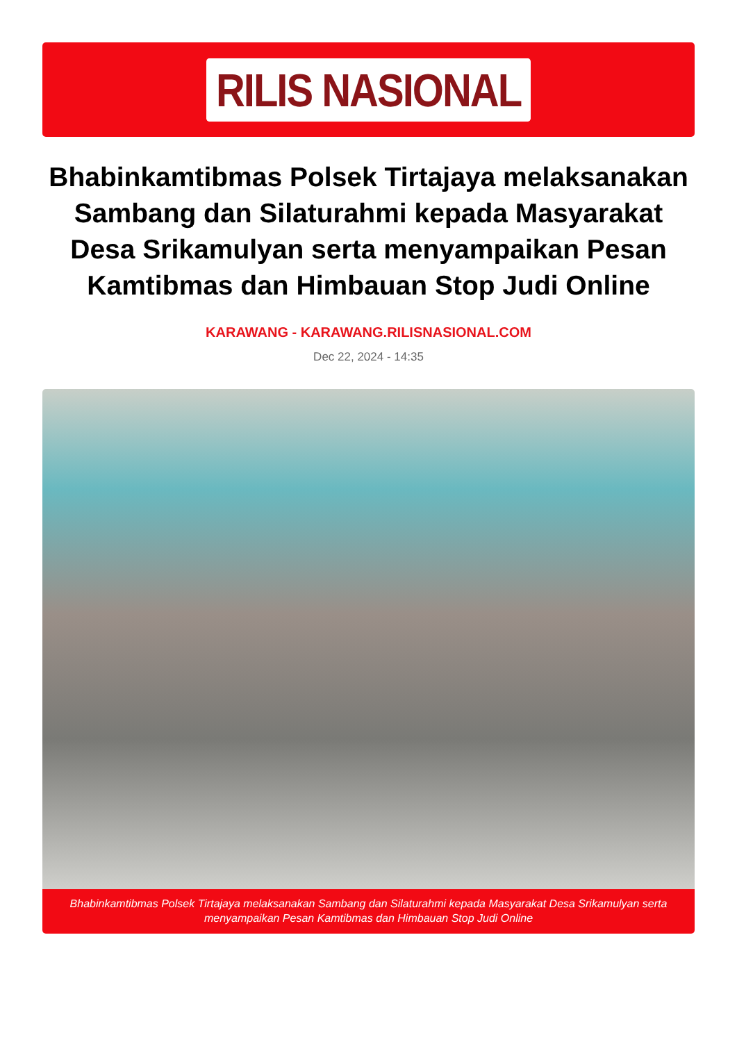RILIS NASIONAL
Bhabinkamtibmas Polsek Tirtajaya melaksanakan Sambang dan Silaturahmi kepada Masyarakat Desa Srikamulyan serta menyampaikan Pesan Kamtibmas dan Himbauan Stop Judi Online
KARAWANG - KARAWANG.RILISNASIONAL.COM
Dec 22, 2024 - 14:35
Bhabinkamtibmas Polsek Tirtajaya melaksanakan Sambang dan Silaturahmi kepada Masyarakat Desa Srikamulyan serta menyampaikan Pesan Kamtibmas dan Himbauan Stop Judi Online